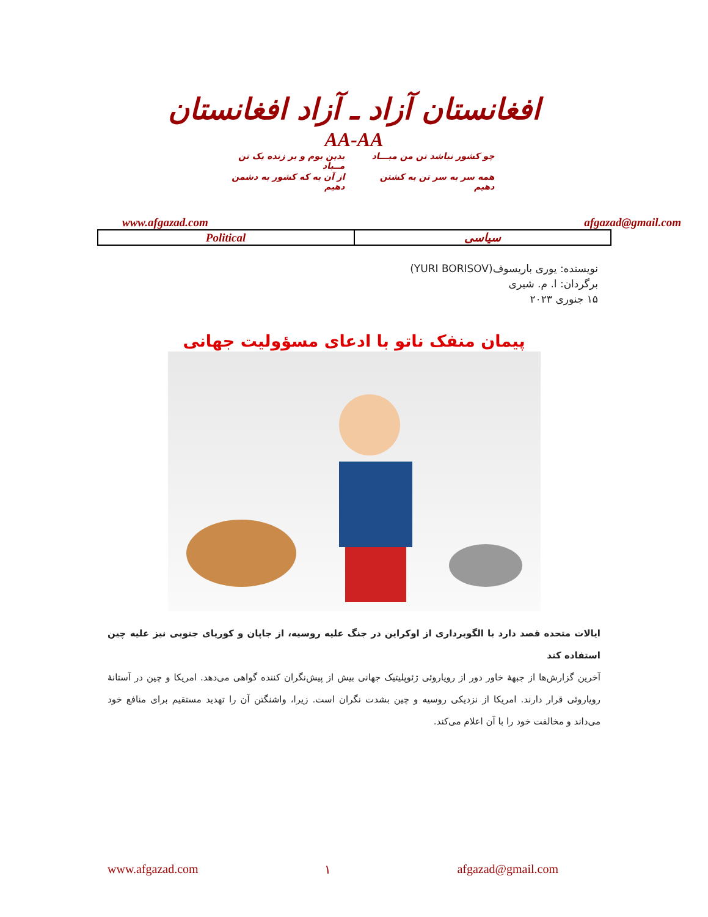افغانستان آزاد ـ آزاد افغانستان
AA-AA
چو کشور نباشد تن من مبـــاد
بدین بوم و بر زنده یک تن مــباد
همه سر به سر تن به کشتن دهیم
از آن به که کشور به دشمن دهیم
www.afgazad.com afgazad@gmail.com
| Political | سیاسی |
نویسنده: یوری باریسوف(YURI BORISOV)
برگردان: ا. م. شیری
۱۵ جنوری ۲۰۲۳
پیمان منفک ناتو با ادعای مسؤولیت جهانی
ایالات متحده قصد دارد با الگوبرداری از اوکراین در جنگ علیه روسیه، از جاپان و کوریای جنوبی نیز علیه چین استفاده کند
آخرین گزارش‌ها از جبهۀ خاور دور از رویاروئی ژئوپلیتیک جهانی بیش از پیش‌نگران کننده گواهی می‌دهد. امریکا و چین در آستانۀ رویاروئی قرار دارند. امریکا از نزدیکی روسیه و چین بشدت نگران است. زیرا، واشنگتن آن را تهدید مستقیم برای منافع خود می‌داند و مخالفت خود را با آن اعلام می‌کند.
www.afgazad.com ۱ afgazad@gmail.com